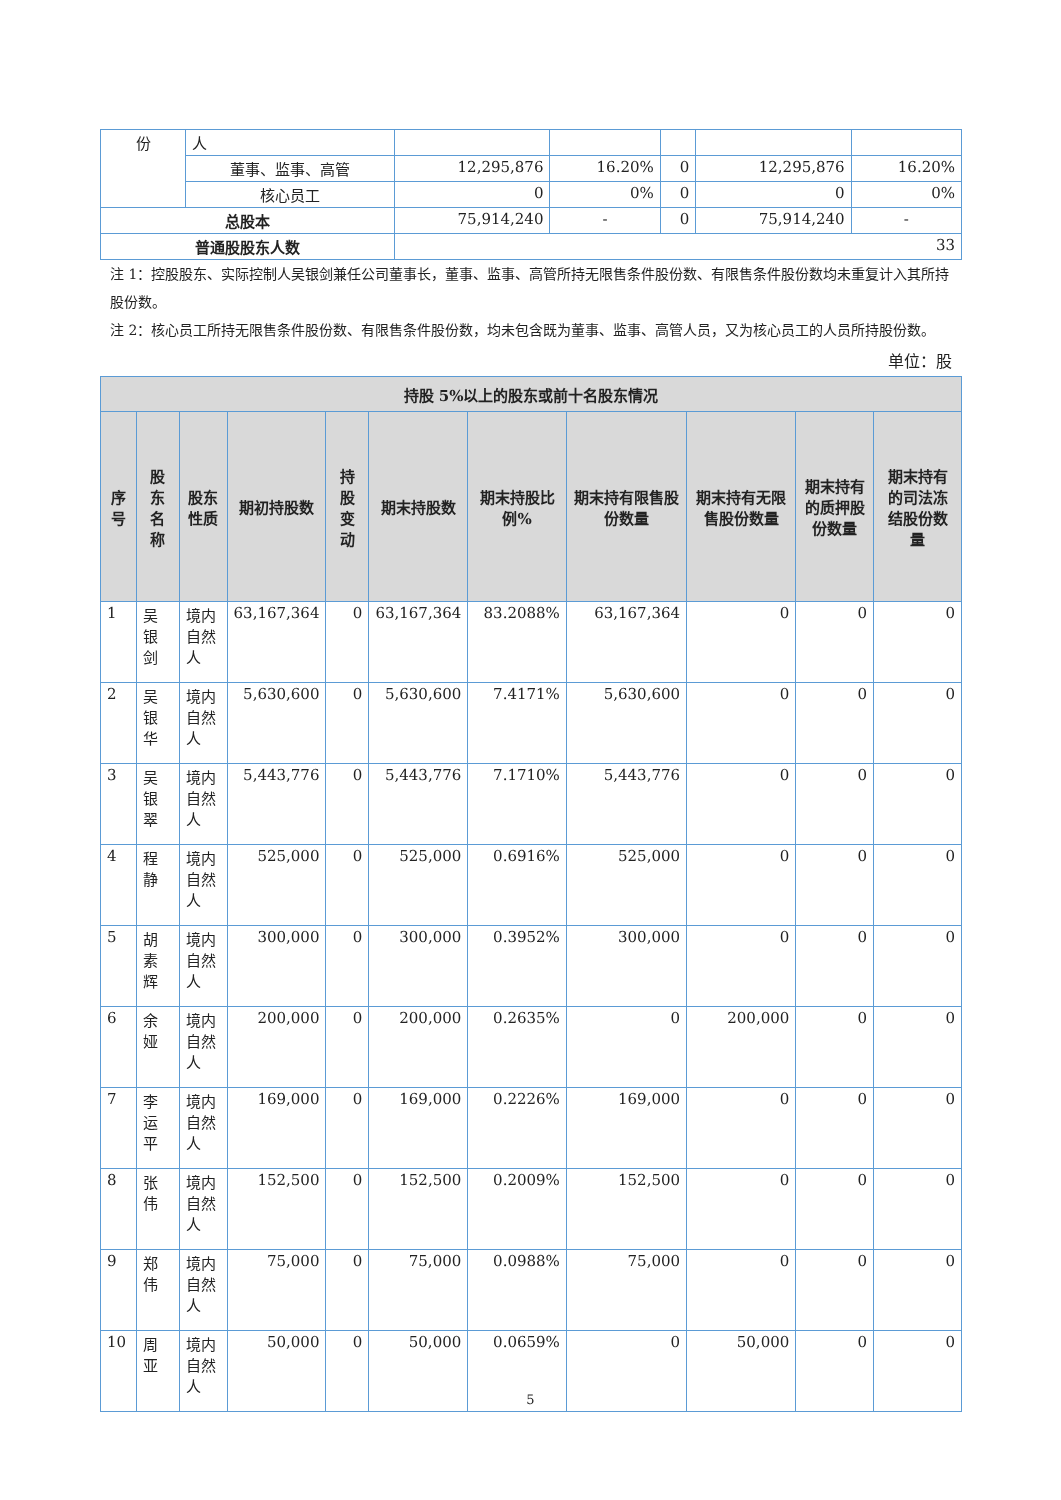| 份 | 人 | | | | | |
| | 董事、监事、高管 | 12,295,876 | 16.20% | 0 | 12,295,876 | 16.20% |
| | 核心员工 | 0 | 0% | 0 | 0 | 0% |
| 总股本 | | 75,914,240 | - | 0 | 75,914,240 | - |
| 普通股股东人数 | | 33 | | | | |
注 1：控股股东、实际控制人吴银剑兼任公司董事长，董事、监事、高管所持无限售条件股份数、有限售条件股份数均未重复计入其所持股份数。
注 2：核心员工所持无限售条件股份数、有限售条件股份数，均未包含既为董事、监事、高管人员，又为核心员工的人员所持股份数。
单位：股
| 持股 5%以上的股东或前十名股东情况 | | | | | | | | | | |
| --- | --- | --- | --- | --- | --- | --- | --- | --- | --- | --- |
| 序号 | 股东名称 | 股东性质 | 期初持股数 | 持股变动 | 期末持股数 | 期末持股比例% | 期末持有限售股份数量 | 期末持有无限售股份数量 | 期末持有的质押股份数量 | 期末持有的司法冻结股份数量 |
| 1 | 吴银剑 | 境内自然人 | 63,167,364 | 0 | 63,167,364 | 83.2088% | 63,167,364 | 0 | 0 | 0 |
| 2 | 吴银华 | 境内自然人 | 5,630,600 | 0 | 5,630,600 | 7.4171% | 5,630,600 | 0 | 0 | 0 |
| 3 | 吴银翠 | 境内自然人 | 5,443,776 | 0 | 5,443,776 | 7.1710% | 5,443,776 | 0 | 0 | 0 |
| 4 | 程静 | 境内自然人 | 525,000 | 0 | 525,000 | 0.6916% | 525,000 | 0 | 0 | 0 |
| 5 | 胡素辉 | 境内自然人 | 300,000 | 0 | 300,000 | 0.3952% | 300,000 | 0 | 0 | 0 |
| 6 | 余娅 | 境内自然人 | 200,000 | 0 | 200,000 | 0.2635% | 0 | 200,000 | 0 | 0 |
| 7 | 李运平 | 境内自然人 | 169,000 | 0 | 169,000 | 0.2226% | 169,000 | 0 | 0 | 0 |
| 8 | 张伟 | 境内自然人 | 152,500 | 0 | 152,500 | 0.2009% | 152,500 | 0 | 0 | 0 |
| 9 | 郑伟 | 境内自然人 | 75,000 | 0 | 75,000 | 0.0988% | 75,000 | 0 | 0 | 0 |
| 10 | 周亚 | 境内自然人 | 50,000 | 0 | 50,000 | 0.0659% | 0 | 50,000 | 0 | 0 |
5